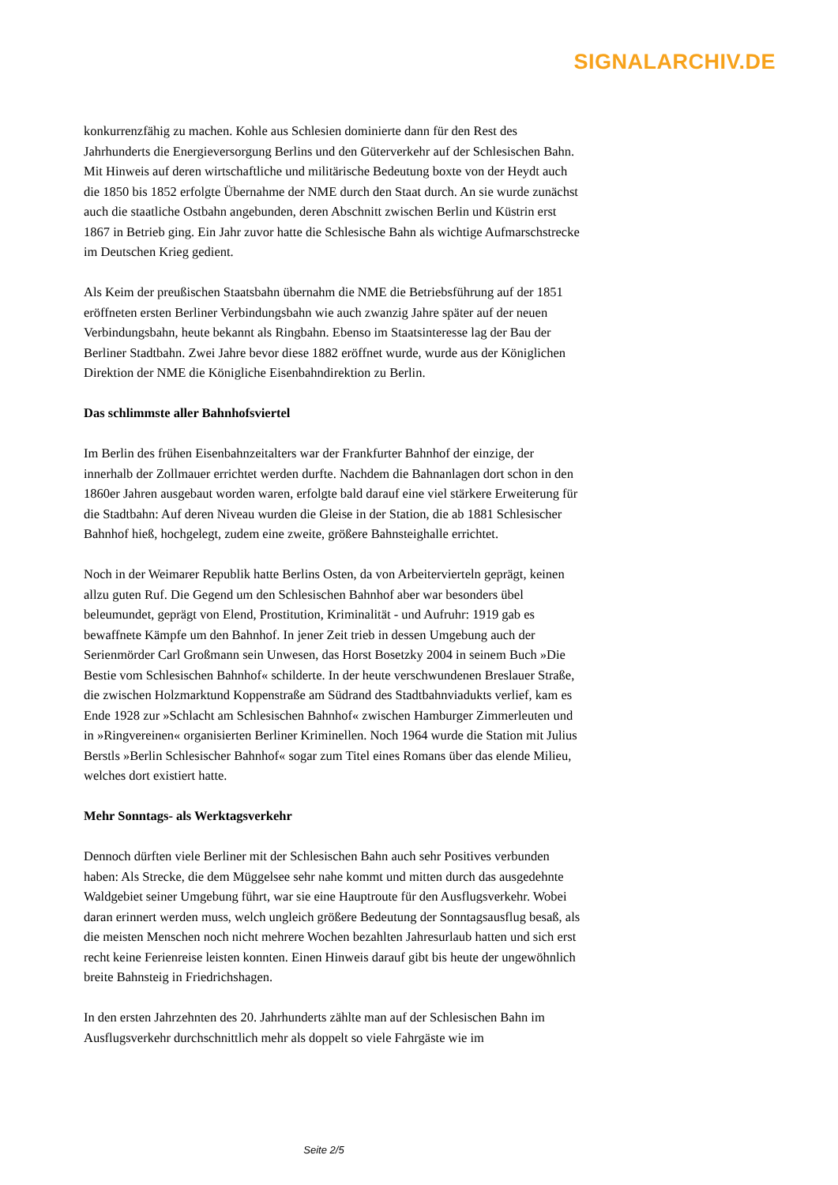SIGNALARCHIV.DE
konkurrenzfähig zu machen. Kohle aus Schlesien dominierte dann für den Rest des Jahrhunderts die Energieversorgung Berlins und den Güterverkehr auf der Schlesischen Bahn. Mit Hinweis auf deren wirtschaftliche und militärische Bedeutung boxte von der Heydt auch die 1850 bis 1852 erfolgte Übernahme der NME durch den Staat durch. An sie wurde zunächst auch die staatliche Ostbahn angebunden, deren Abschnitt zwischen Berlin und Küstrin erst 1867 in Betrieb ging. Ein Jahr zuvor hatte die Schlesische Bahn als wichtige Aufmarschstrecke im Deutschen Krieg gedient.
Als Keim der preußischen Staatsbahn übernahm die NME die Betriebsführung auf der 1851 eröffneten ersten Berliner Verbindungsbahn wie auch zwanzig Jahre später auf der neuen Verbindungsbahn, heute bekannt als Ringbahn. Ebenso im Staatsinteresse lag der Bau der Berliner Stadtbahn. Zwei Jahre bevor diese 1882 eröffnet wurde, wurde aus der Königlichen Direktion der NME die Königliche Eisenbahndirektion zu Berlin.
Das schlimmste aller Bahnhofsviertel
Im Berlin des frühen Eisenbahnzeitalters war der Frankfurter Bahnhof der einzige, der innerhalb der Zollmauer errichtet werden durfte. Nachdem die Bahnanlagen dort schon in den 1860er Jahren ausgebaut worden waren, erfolgte bald darauf eine viel stärkere Erweiterung für die Stadtbahn: Auf deren Niveau wurden die Gleise in der Station, die ab 1881 Schlesischer Bahnhof hieß, hochgelegt, zudem eine zweite, größere Bahnsteighalle errichtet.
Noch in der Weimarer Republik hatte Berlins Osten, da von Arbeitervierteln geprägt, keinen allzu guten Ruf. Die Gegend um den Schlesischen Bahnhof aber war besonders übel beleumundet, geprägt von Elend, Prostitution, Kriminalität - und Aufruhr: 1919 gab es bewaffnete Kämpfe um den Bahnhof. In jener Zeit trieb in dessen Umgebung auch der Serienmörder Carl Großmann sein Unwesen, das Horst Bosetzky 2004 in seinem Buch »Die Bestie vom Schlesischen Bahnhof« schilderte. In der heute verschwundenen Breslauer Straße, die zwischen Holzmarktund Koppenstraße am Südrand des Stadtbahnviadukts verlief, kam es Ende 1928 zur »Schlacht am Schlesischen Bahnhof« zwischen Hamburger Zimmerleuten und in »Ringvereinen« organisierten Berliner Kriminellen. Noch 1964 wurde die Station mit Julius Berstls »Berlin Schlesischer Bahnhof« sogar zum Titel eines Romans über das elende Milieu, welches dort existiert hatte.
Mehr Sonntags- als Werktagsverkehr
Dennoch dürften viele Berliner mit der Schlesischen Bahn auch sehr Positives verbunden haben: Als Strecke, die dem Müggelsee sehr nahe kommt und mitten durch das ausgedehnte Waldgebiet seiner Umgebung führt, war sie eine Hauptroute für den Ausflugsverkehr. Wobei daran erinnert werden muss, welch ungleich größere Bedeutung der Sonntagsausflug besaß, als die meisten Menschen noch nicht mehrere Wochen bezahlten Jahresurlaub hatten und sich erst recht keine Ferienreise leisten konnten. Einen Hinweis darauf gibt bis heute der ungewöhnlich breite Bahnsteig in Friedrichshagen.
In den ersten Jahrzehnten des 20. Jahrhunderts zählte man auf der Schlesischen Bahn im Ausflugsverkehr durchschnittlich mehr als doppelt so viele Fahrgäste wie im
Seite 2/5